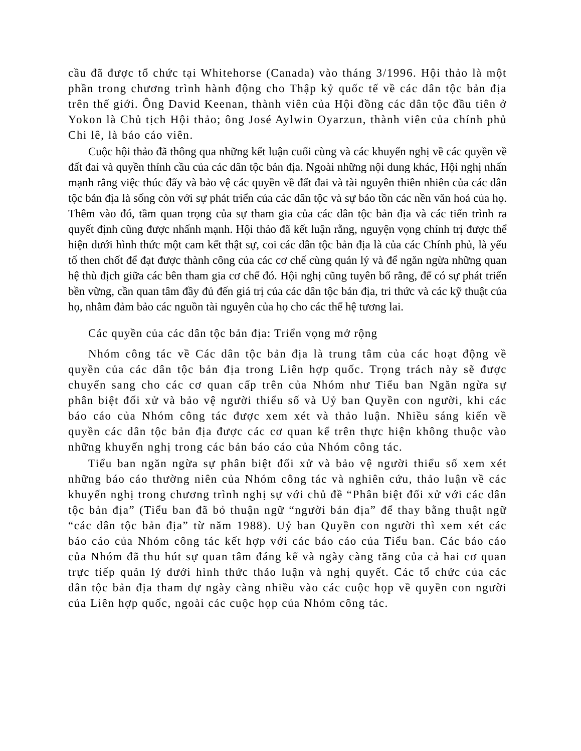cầu đã được tổ chức tại Whitehorse (Canada) vào tháng 3/1996. Hội thảo là một phần trong chương trình hành động cho Thập kỷ quốc tế về các dân tộc bản địa trên thế giới. Ông David Keenan, thành viên của Hội đồng các dân tộc đầu tiên ở Yokon là Chủ tịch Hội thảo; ông José Aylwin Oyarzun, thành viên của chính phủ Chi lê, là báo cáo viên.
Cuộc hội thảo đã thông qua những kết luận cuối cùng và các khuyến nghị về các quyền về đất đai và quyền thỉnh cầu của các dân tộc bản địa. Ngoài những nội dung khác, Hội nghị nhấn mạnh rằng việc thúc đẩy và bảo vệ các quyền về đất đai và tài nguyên thiên nhiên của các dân tộc bản địa là sống còn với sự phát triển của các dân tộc và sự bảo tồn các nền văn hoá của họ. Thêm vào đó, tầm quan trọng của sự tham gia của các dân tộc bản địa và các tiến trình ra quyết định cũng được nhấnh mạnh. Hội thảo đã kết luận rằng, nguyện vọng chính trị được thể hiện dưới hình thức một cam kết thật sự, coi các dân tộc bản địa là của các Chính phủ, là yếu tố then chốt để đạt được thành công của các cơ chế cùng quản lý và để ngăn ngừa những quan hệ thù địch giữa các bên tham gia cơ chế đó. Hội nghị cũng tuyên bố rằng, để có sự phát triển bền vững, cần quan tâm đầy đủ đến giá trị của các dân tộc bản địa, tri thức và các kỹ thuật của họ, nhằm đảm bảo các nguồn tài nguyên của họ cho các thế hệ tương lai.
Các quyền của các dân tộc bản địa: Triển vọng mở rộng
Nhóm công tác về Các dân tộc bản địa là trung tâm của các hoạt động về quyền của các dân tộc bản địa trong Liên hợp quốc. Trọng trách này sẽ được chuyển sang cho các cơ quan cấp trên của Nhóm như Tiểu ban Ngăn ngừa sự phân biệt đối xử và bảo vệ người thiểu số và Uỷ ban Quyền con người, khi các báo cáo của Nhóm công tác được xem xét và thảo luận. Nhiều sáng kiến về quyền các dân tộc bản địa được các cơ quan kể trên thực hiện không thuộc vào những khuyến nghị trong các bản báo cáo của Nhóm công tác.
Tiểu ban ngăn ngừa sự phân biệt đối xử và bảo vệ người thiểu số xem xét những báo cáo thường niên của Nhóm công tác và nghiên cứu, thảo luận về các khuyến nghị trong chương trình nghị sự với chủ đề “Phân biệt đối xử với các dân tộc bản địa” (Tiểu ban đã bỏ thuận ngữ “người bản địa” để thay bằng thuật ngữ “các dân tộc bản địa” từ năm 1988). Uỷ ban Quyền con người thì xem xét các báo cáo của Nhóm công tác kết hợp với các báo cáo của Tiểu ban. Các báo cáo của Nhóm đã thu hút sự quan tâm đáng kể và ngày càng tăng của cả hai cơ quan trực tiếp quản lý dưới hình thức thảo luận và nghị quyết. Các tổ chức của các dân tộc bản địa tham dự ngày càng nhiều vào các cuộc họp về quyền con người của Liên hợp quốc, ngoài các cuộc họp của Nhóm công tác.